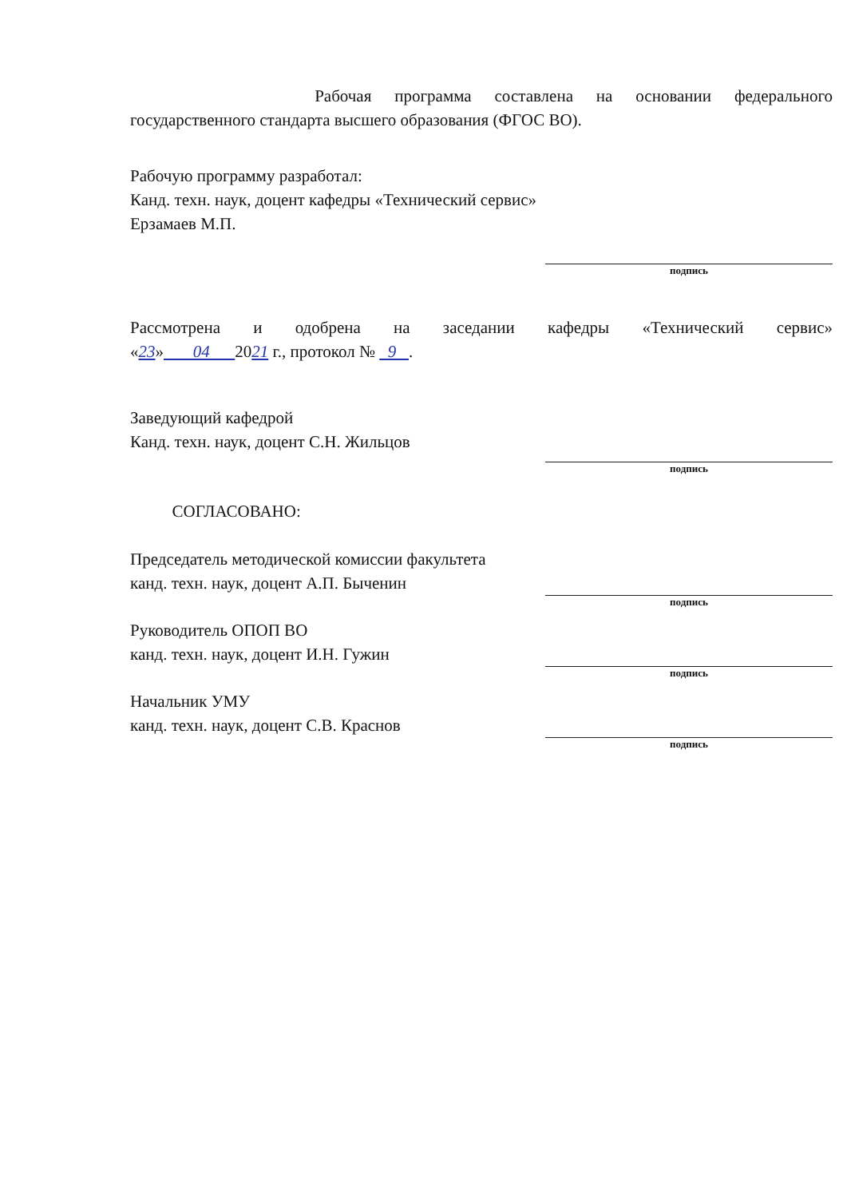Рабочая программа составлена на основании федерального
государственного стандарта высшего образования (ФГОС ВО).
Рабочую программу разработал:
Канд. техн. наук, доцент кафедры «Технический сервис»
Ерзамаев М.П.
подпись
Рассмотрена и одобрена на заседании кафедры «Технический сервис»
«23» 04 2021 г., протокол № 9 .
Заведующий кафедрой
Канд. техн. наук, доцент С.Н. Жильцов
подпись
СОГЛАСОВАНО:
Председатель методической комиссии факультета
канд. техн. наук, доцент А.П. Быченин
подпись
Руководитель ОПОП ВО
канд. техн. наук, доцент И.Н. Гужин
подпись
Начальник УМУ
канд. техн. наук, доцент С.В. Краснов
подпись